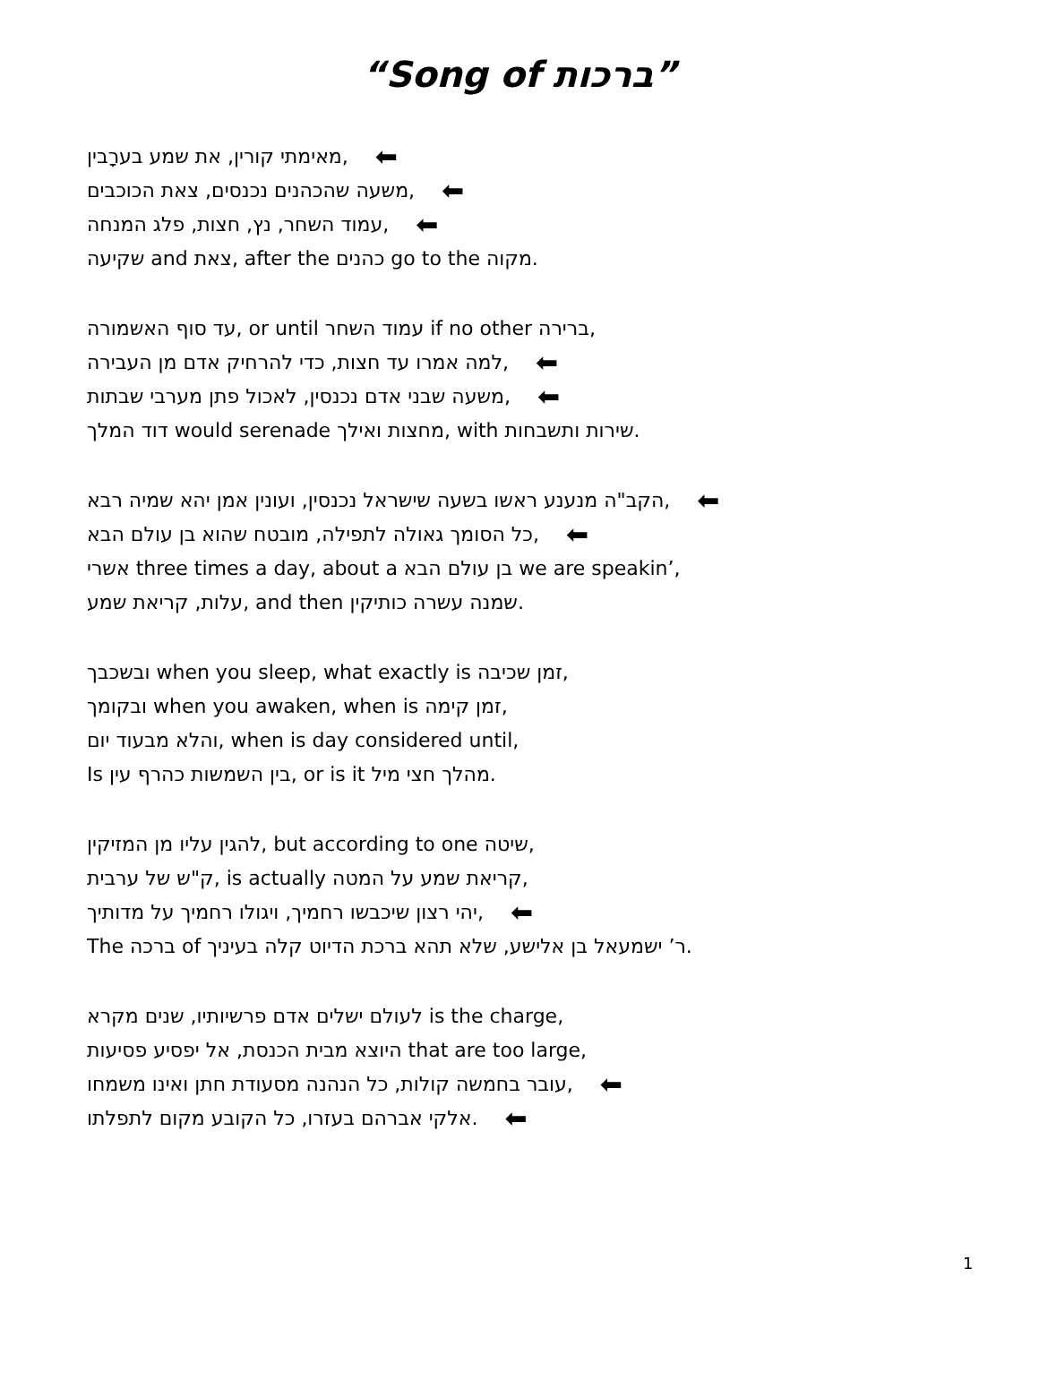“Song of ברכות”
מאימתי קורין, את שמע בערָבין, ⬅
משעה שהכהנים נכנסים, צאת הכוכבים, ⬅
עמוד השחר, נץ, חצות, פלג המנחה, ⬅
שקיעה and צאת, after the כהנים go to the מקוה.
עד סוף האשמורה, or until עמוד השחר if no other ברירה,
למה אמרו עד חצות, כדי להרחיק אדם מן העבירה, ⬅
משעה שבני אדם נכנסין, לאכול פתן מערבי שבתות, ⬅
דוד המלך would serenade מחצות ואילך, with שירות ותשבחות.
הקב"ה מנענע ראשו בשעה שישראל נכנסין, ועונין אמן יהא שמיה רבא, ⬅
כל הסומך גאולה לתפילה, מובטח שהוא בן עולם הבא, ⬅
אשרי three times a day, about a בן עולם הבא we are speakin’,
עלות, קריאת שמע, and then שמנה עשרה כותיקין.
ובשכבך when you sleep, what exactly is זמן שכיבה,
ובקומך when you awaken, when is זמן קימה,
והלא מבעוד יום, when is day considered until,
Is בין השמשות כהרף עין, or is it מהלך חצי מיל.
להגין עליו מן המזיקין, but according to one שיטה,
ק"ש של ערבית, is actually קריאת שמע על המטה,
יהי רצון שיכבשו רחמיך, ויגולו רחמיך על מדותיך, ⬅
The ברכה of ר’ ישמעאל בן אלישע, שלא תהא ברכת הדיוט קלה בעיניך.
לעולם ישלים אדם פרשיותיו, שנים מקרא is the charge,
היוצא מבית הכנסת, אל יפסיע פסיעות that are too large,
עובר בחמשה קולות, כל הנהנה מסעודת חתן ואינו משמחו, ⬅
אלקי אברהם בעזרו, כל הקובע מקום לתפלתו. ⬅
1